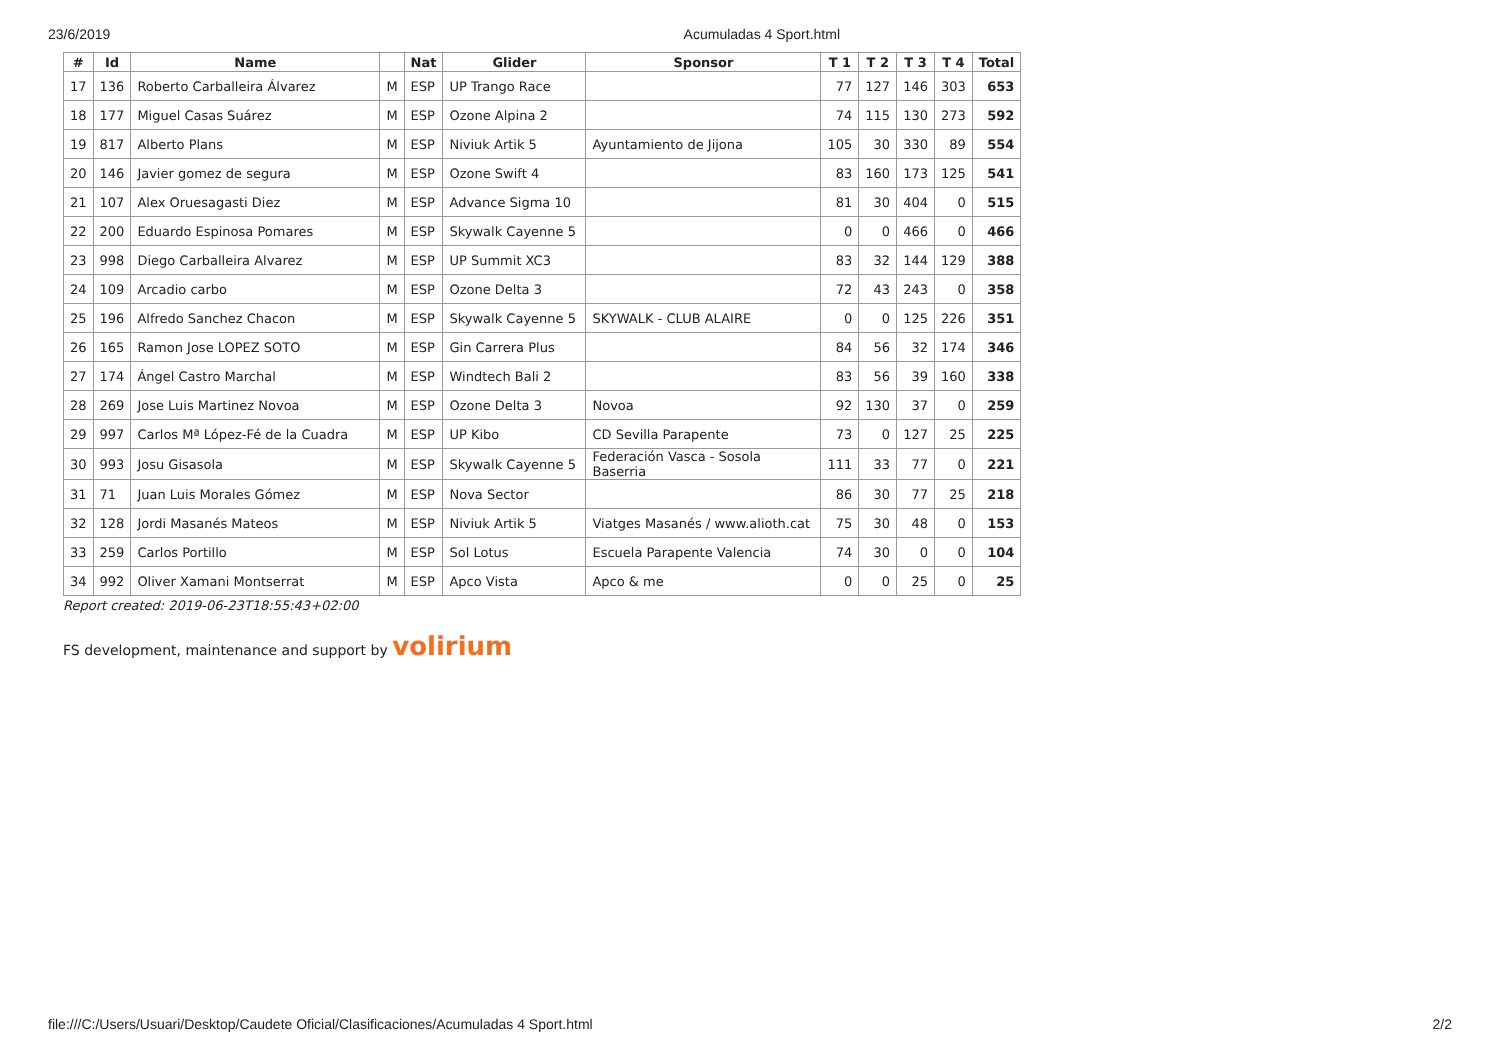23/6/2019 Acumuladas 4 Sport.html
| # | Id | Name | | Nat | Glider | Sponsor | T 1 | T 2 | T 3 | T 4 | Total |
| --- | --- | --- | --- | --- | --- | --- | --- | --- | --- | --- | --- |
| 17 | 136 | Roberto Carballeira Álvarez | M | ESP | UP Trango Race | | 77 | 127 | 146 | 303 | 653 |
| 18 | 177 | Miguel Casas Suárez | M | ESP | Ozone Alpina 2 | | 74 | 115 | 130 | 273 | 592 |
| 19 | 817 | Alberto Plans | M | ESP | Niviuk Artik 5 | Ayuntamiento de Jijona | 105 | 30 | 330 | 89 | 554 |
| 20 | 146 | Javier gomez de segura | M | ESP | Ozone Swift 4 | | 83 | 160 | 173 | 125 | 541 |
| 21 | 107 | Alex Oruesagasti Diez | M | ESP | Advance Sigma 10 | | 81 | 30 | 404 | 0 | 515 |
| 22 | 200 | Eduardo Espinosa Pomares | M | ESP | Skywalk Cayenne 5 | | 0 | 0 | 466 | 0 | 466 |
| 23 | 998 | Diego Carballeira Alvarez | M | ESP | UP Summit XC3 | | 83 | 32 | 144 | 129 | 388 |
| 24 | 109 | Arcadio carbo | M | ESP | Ozone Delta 3 | | 72 | 43 | 243 | 0 | 358 |
| 25 | 196 | Alfredo Sanchez Chacon | M | ESP | Skywalk Cayenne 5 | SKYWALK - CLUB ALAIRE | 0 | 0 | 125 | 226 | 351 |
| 26 | 165 | Ramon Jose LOPEZ SOTO | M | ESP | Gin Carrera Plus | | 84 | 56 | 32 | 174 | 346 |
| 27 | 174 | Ángel Castro Marchal | M | ESP | Windtech Bali 2 | | 83 | 56 | 39 | 160 | 338 |
| 28 | 269 | Jose Luis Martinez Novoa | M | ESP | Ozone Delta 3 | Novoa | 92 | 130 | 37 | 0 | 259 |
| 29 | 997 | Carlos Mª López-Fé de la Cuadra | M | ESP | UP Kibo | CD Sevilla Parapente | 73 | 0 | 127 | 25 | 225 |
| 30 | 993 | Josu Gisasola | M | ESP | Skywalk Cayenne 5 | Federación Vasca - Sosola Baserria | 111 | 33 | 77 | 0 | 221 |
| 31 | 71 | Juan Luis Morales Gómez | M | ESP | Nova Sector | | 86 | 30 | 77 | 25 | 218 |
| 32 | 128 | Jordi Masanés Mateos | M | ESP | Niviuk Artik 5 | Viatges Masanés / www.alioth.cat | 75 | 30 | 48 | 0 | 153 |
| 33 | 259 | Carlos Portillo | M | ESP | Sol Lotus | Escuela Parapente Valencia | 74 | 30 | 0 | 0 | 104 |
| 34 | 992 | Oliver Xamani Montserrat | M | ESP | Apco Vista | Apco & me | 0 | 0 | 25 | 0 | 25 |
Report created: 2019-06-23T18:55:43+02:00
FS development, maintenance and support by volirium
file:///C:/Users/Usuari/Desktop/Caudete Oficial/Clasificaciones/Acumuladas 4 Sport.html 2/2